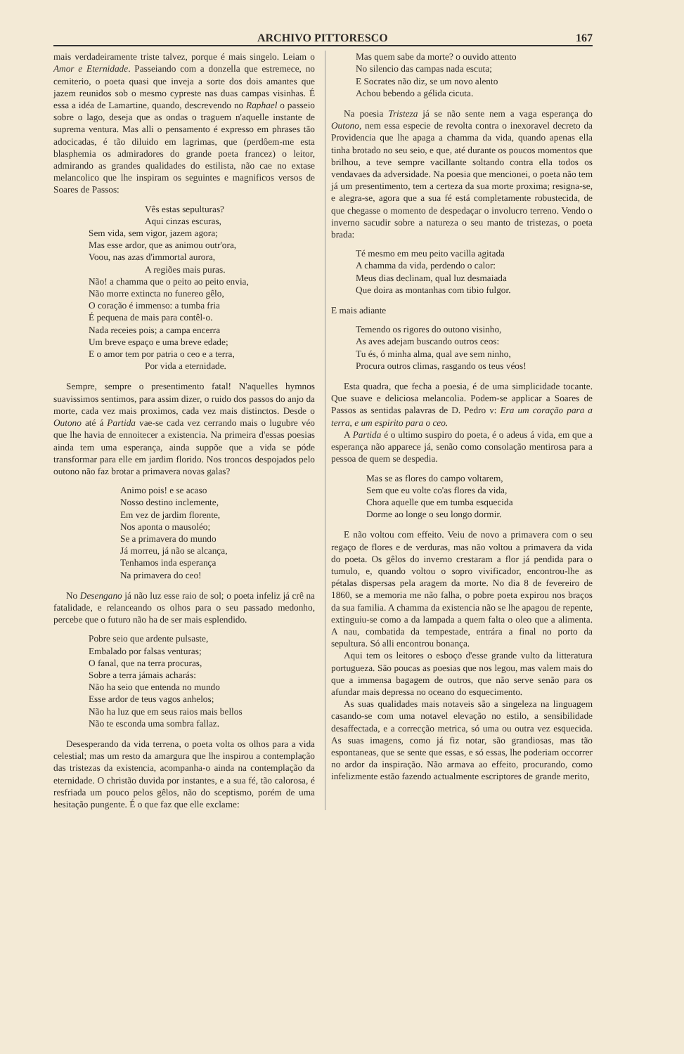ARCHIVO PITTORESCO 167
mais verdadeiramente triste talvez, porque é mais singelo. Leiam o Amor e Eternidade. Passeiando com a donzella que estremece, no cemiterio, o poeta quasi que inveja a sorte dos dois amantes que jazem reunidos sob o mesmo cypreste nas duas campas visinhas. É essa a idéa de Lamartine, quando, descrevendo no Raphael o passeio sobre o lago, deseja que as ondas o traguem n'aquelle instante de suprema ventura. Mas alli o pensamento é expresso em phrases tão adocicadas, é tão diluido em lagrimas, que (perdôem-me esta blasphemia os admiradores do grande poeta francez) o leitor, admirando as grandes qualidades do estilista, não cae no extase melancolico que lhe inspiram os seguintes e magnificos versos de Soares de Passos:
Vês estas sepulturas?
Aqui cinzas escuras,
Sem vida, sem vigor, jazem agora;
Mas esse ardor, que as animou outr'ora,
Voou, nas azas d'immortal aurora,
A regiões mais puras.
Não! a chamma que o peito ao peito envia,
Não morre extincta no funereo gêlo,
O coração é immenso: a tumba fria
É pequena de mais para contêl-o.
Nada receies pois; a campa encerra
Um breve espaço e uma breve edade;
E o amor tem por patria o ceo e a terra,
Por vida a eternidade.
Sempre, sempre o presentimento fatal! N'aquelles hymnos suavissimos sentimos, para assim dizer, o ruido dos passos do anjo da morte, cada vez mais proximos, cada vez mais distinctos. Desde o Outono até á Partida vae-se cada vez cerrando mais o lugubre véo que lhe havia de ennoitecer a existencia. Na primeira d'essas poesias ainda tem uma esperança, ainda suppõe que a vida se póde transformar para elle em jardim florido. Nos troncos despojados pelo outono não faz brotar a primavera novas galas?
Animo pois! e se acaso
Nosso destino inclemente,
Em vez de jardim florente,
Nos aponta o mausoléo;
Se a primavera do mundo
Já morreu, já não se alcança,
Tenhamos inda esperança
Na primavera do ceo!
No Desengano já não luz esse raio de sol; o poeta infeliz já crê na fatalidade, e relanceando os olhos para o seu passado medonho, percebe que o futuro não ha de ser mais esplendido.
Pobre seio que ardente pulsaste,
Embalado por falsas venturas;
O fanal, que na terra procuras,
Sobre a terra jámais acharás:
Não ha seio que entenda no mundo
Esse ardor de teus vagos anhelos;
Não ha luz que em seus raios mais bellos
Não te esconda uma sombra fallaz.
Desesperando da vida terrena, o poeta volta os olhos para a vida celestial; mas um resto da amargura que lhe inspirou a contemplação das tristezas da existencia, acompanha-o ainda na contemplação da eternidade. O christão duvida por instantes, e a sua fé, tão calorosa, é resfriada um pouco pelos gêlos, não do sceptismo, porém de uma hesitação pungente. É o que faz que elle exclame:
Mas quem sabe da morte? o ouvido attento
No silencio das campas nada escuta;
E Socrates não diz, se um novo alento
Achou bebendo a gélida cicuta.
Na poesia Tristeza já se não sente nem a vaga esperança do Outono, nem essa especie de revolta contra o inexoravel decreto da Providencia que lhe apaga a chamma da vida, quando apenas ella tinha brotado no seu seio, e que, até durante os poucos momentos que brilhou, a teve sempre vacillante soltando contra ella todos os vendavaes da adversidade. Na poesia que mencionei, o poeta não tem já um presentimento, tem a certeza da sua morte proxima; resigna-se, e alegra-se, agora que a sua fé está completamente robustecida, de que chegasse o momento de despedaçar o involucro terreno. Vendo o inverno sacudir sobre a natureza o seu manto de tristezas, o poeta brada:
Té mesmo em meu peito vacilla agitada
A chamma da vida, perdendo o calor:
Meus dias declinam, qual luz desmaiada
Que doira as montanhas com tibio fulgor.
E mais adiante
Temendo os rigores do outono visinho,
As aves adejam buscando outros ceos:
Tu és, ó minha alma, qual ave sem ninho,
Procura outros climas, rasgando os teus véos!
Esta quadra, que fecha a poesia, é de uma simplicidade tocante. Que suave e deliciosa melancolia. Podem-se applicar a Soares de Passos as sentidas palavras de D. Pedro v: Era um coração para a terra, e um espirito para o ceo.
A Partida é o ultimo suspiro do poeta, é o adeus á vida, em que a esperança não apparece já, senão como consolação mentirosa para a pessoa de quem se despedia.
Mas se as flores do campo voltarem,
Sem que eu volte co'as flores da vida,
Chora aquelle que em tumba esquecida
Dorme ao longe o seu longo dormir.
E não voltou com effeito. Veiu de novo a primavera com o seu regaço de flores e de verduras, mas não voltou a primavera da vida do poeta. Os gêlos do inverno crestaram a flor já pendida para o tumulo, e, quando voltou o sopro vivificador, encontrou-lhe as pétalas dispersas pela aragem da morte. No dia 8 de fevereiro de 1860, se a memoria me não falha, o pobre poeta expirou nos braços da sua familia. A chamma da existencia não se lhe apagou de repente, extinguiu-se como a da lampada a quem falta o oleo que a alimenta. A nau, combatida da tempestade, entrára a final no porto da sepultura. Só alli encontrou bonança.
Aqui tem os leitores o esboço d'esse grande vulto da litteratura portugueza. São poucas as poesias que nos legou, mas valem mais do que a immensa bagagem de outros, que não serve senão para os afundar mais depressa no oceano do esquecimento.
As suas qualidades mais notaveis são a singeleza na linguagem casando-se com uma notavel elevação no estilo, a sensibilidade desaffectada, e a correcção metrica, só uma ou outra vez esquecida. As suas imagens, como já fiz notar, são grandiosas, mas tão espontaneas, que se sente que essas, e só essas, lhe poderiam occorrer no ardor da inspiração. Não armava ao effeito, procurando, como infelizmente estão fazendo actualmente escriptores de grande merito,